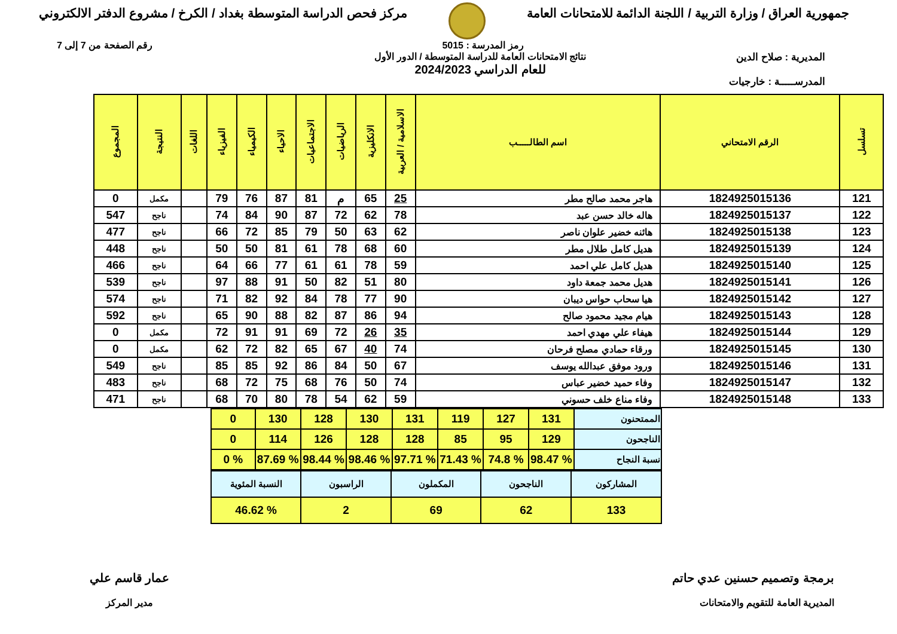جمهورية العراق / وزارة التربية / اللجنة الدائمة للامتحانات العامة
مركز فحص الدراسة المتوسطة بغداد / الكرخ / مشروع الدفتر الالكتروني
رمز المدرسة : 5015 رقم الصفحة من 7 إلى 7
المديرية : صلاح الدين
المدرســـــة : خارجيات
نتائج الامتحانات العامة للدراسة المتوسطة / الدور الأول
للعام الدراسي 2024/2023
| تسلسل | الرقم الامتحاني | اسم الطالـــــب | الاسلامية / العربية | الانكليزية | الرياضيات | الاجتماعيات | الاحياء | الكيمياء | الفيزياء | اللغات | النتيجة | المجموع |
| --- | --- | --- | --- | --- | --- | --- | --- | --- | --- | --- | --- | --- |
| 121 | 1824925015136 | هاجر محمد صالح مطر | 25 | 65 | م | 81 | 87 | 76 | 79 | | مكمل | 0 |
| 122 | 1824925015137 | هاله خالد حسن عبد | 78 | 62 | 72 | 87 | 90 | 84 | 74 | | ناجح | 547 |
| 123 | 1824925015138 | هائنه خضير علوان ناصر | 62 | 63 | 50 | 79 | 85 | 72 | 66 | | ناجح | 477 |
| 124 | 1824925015139 | هديل كامل طلال مطر | 60 | 68 | 78 | 61 | 81 | 50 | 50 | | ناجح | 448 |
| 125 | 1824925015140 | هديل كامل علي احمد | 59 | 78 | 61 | 61 | 77 | 66 | 64 | | ناجح | 466 |
| 126 | 1824925015141 | هديل محمد جمعة داود | 80 | 51 | 82 | 50 | 91 | 88 | 97 | | ناجح | 539 |
| 127 | 1824925015142 | هيا سحاب حواس ديبان | 90 | 77 | 78 | 84 | 92 | 82 | 71 | | ناجح | 574 |
| 128 | 1824925015143 | هيام مجيد محمود صالح | 94 | 86 | 87 | 82 | 88 | 90 | 65 | | ناجح | 592 |
| 129 | 1824925015144 | هيفاء علي مهدي احمد | 35 | 26 | 72 | 69 | 91 | 91 | 72 | | مكمل | 0 |
| 130 | 1824925015145 | ورقاء حمادي مصلح فرحان | 74 | 40 | 67 | 65 | 82 | 72 | 62 | | مكمل | 0 |
| 131 | 1824925015146 | ورود موفق عبدالله يوسف | 67 | 50 | 84 | 86 | 92 | 85 | 85 | | ناجح | 549 |
| 132 | 1824925015147 | وفاء حميد خضير عباس | 74 | 50 | 76 | 68 | 75 | 72 | 68 | | ناجح | 483 |
| 133 | 1824925015148 | وفاء مناع خلف حسوني | 59 | 62 | 54 | 78 | 80 | 70 | 68 | | ناجح | 471 |
| الممتحنون | 131 | 127 | 119 | 131 | 130 | 128 | 130 | 0 |
| الناجحون | 129 | 95 | 85 | 128 | 128 | 126 | 114 | 0 |
| نسبة النجاح | % 98.47 | % 74.8 | % 71.43 | % 97.71 | % 98.46 | % 98.44 | % 87.69 | % 0 |
| المشاركون | الناجحون | المكملون | الراسبون | النسبة المئوية |
| 133 | 62 | 69 | 2 | % 46.62 |
برمجة وتصميم حسنين عدي حاتم
المديرية العامة للتقويم والامتحانات
عمار قاسم علي
مدير المركز